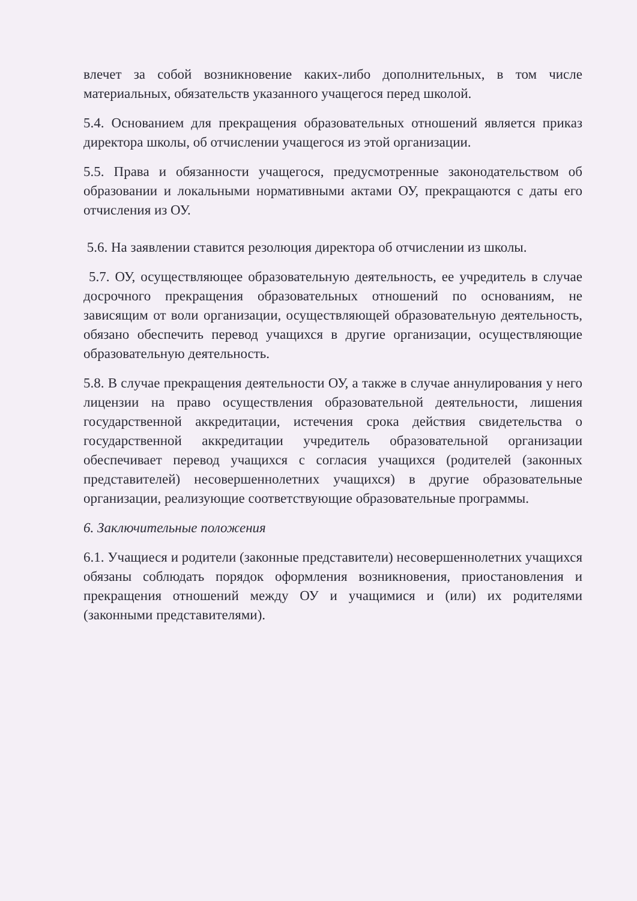влечет за собой возникновение каких-либо дополнительных, в том числе материальных, обязательств указанного учащегося перед школой.
5.4. Основанием для прекращения образовательных отношений является приказ директора школы, об отчислении учащегося из этой организации.
5.5. Права и обязанности учащегося, предусмотренные законодательством об образовании и локальными нормативными актами ОУ, прекращаются с даты его отчисления из ОУ.
5.6. На заявлении ставится резолюция директора об отчислении из школы.
5.7. ОУ, осуществляющее образовательную деятельность, ее учредитель в случае досрочного прекращения образовательных отношений по основаниям, не зависящим от воли организации, осуществляющей образовательную деятельность, обязано обеспечить перевод учащихся в другие организации, осуществляющие образовательную деятельность.
5.8. В случае прекращения деятельности ОУ, а также в случае аннулирования у него лицензии на право осуществления образовательной деятельности, лишения государственной аккредитации, истечения срока действия свидетельства о государственной аккредитации учредитель образовательной организации обеспечивает перевод учащихся с согласия учащихся (родителей (законных представителей) несовершеннолетних учащихся) в другие образовательные организации, реализующие соответствующие образовательные программы.
6. Заключительные положения
6.1. Учащиеся и родители (законные представители) несовершеннолетних учащихся обязаны соблюдать порядок оформления возникновения, приостановления и прекращения отношений между ОУ и учащимися и (или) их родителями (законными представителями).